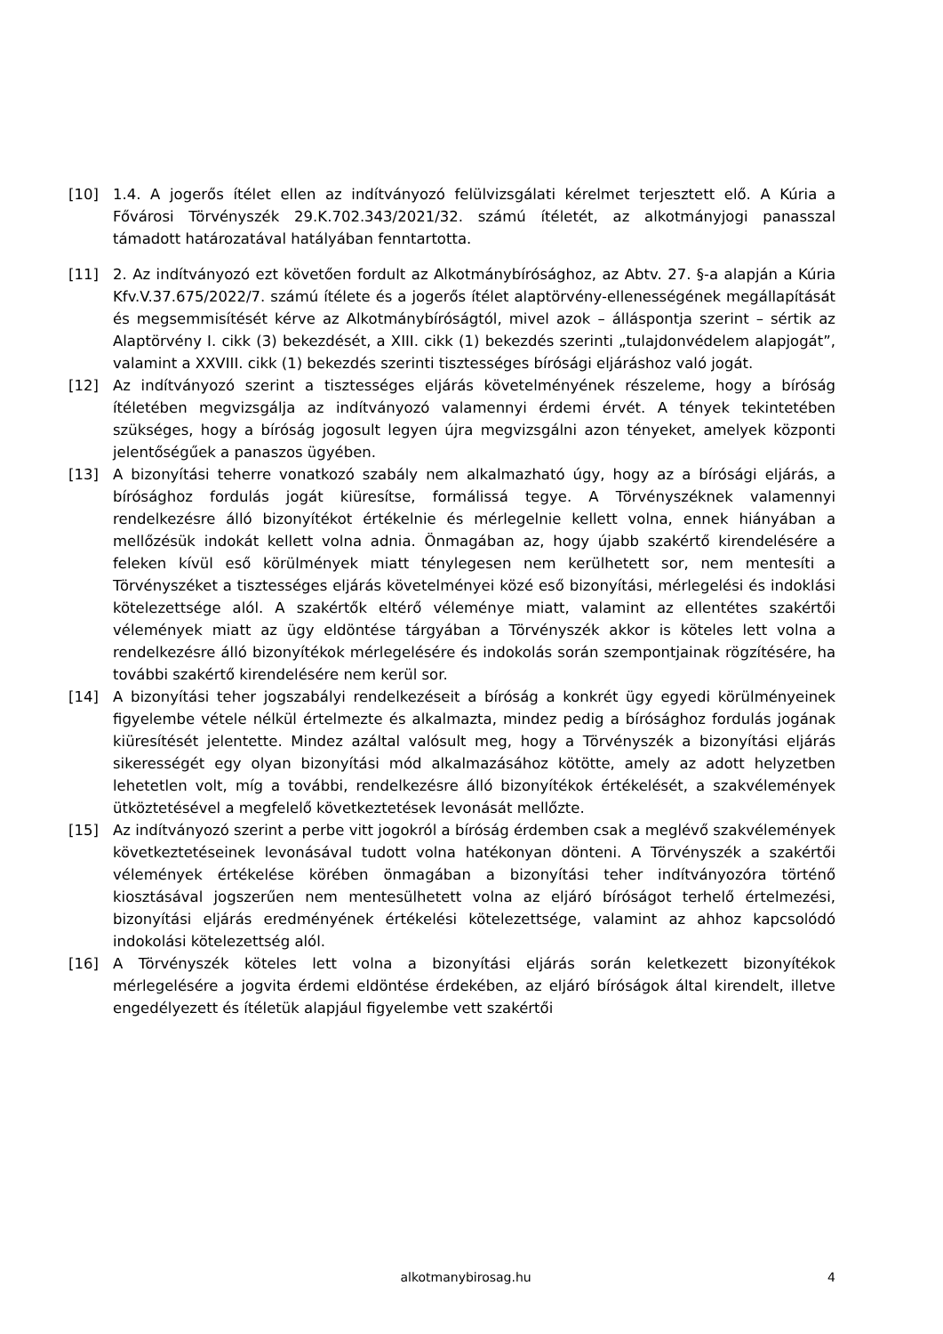[10] 1.4. A jogerős ítélet ellen az indítványozó felülvizsgálati kérelmet terjesztett elő. A Kúria a Fővárosi Törvényszék 29.K.702.343/2021/32. számú ítéletét, az alkotmányjogi panasszal támadott határozatával hatályában fenntartotta.
[11] 2. Az indítványozó ezt követően fordult az Alkotmánybírósághoz, az Abtv. 27. §-a alapján a Kúria Kfv.V.37.675/2022/7. számú ítélete és a jogerős ítélet alaptörvény-ellenességének megállapítását és megsemmisítését kérve az Alkotmánybíróságtól, mivel azok – álláspontja szerint – sértik az Alaptörvény I. cikk (3) bekezdését, a XIII. cikk (1) bekezdés szerinti „tulajdonvédelem alapjogát”, valamint a XXVIII. cikk (1) bekezdés szerinti tisztességes bírósági eljáráshoz való jogát.
[12] Az indítványozó szerint a tisztességes eljárás követelményének részeleme, hogy a bíróság ítéletében megvizsgálja az indítványozó valamennyi érdemi érvét. A tények tekintetében szükséges, hogy a bíróság jogosult legyen újra megvizsgálni azon tényeket, amelyek központi jelentőségűek a panaszos ügyében.
[13] A bizonyítási teherre vonatkozó szabály nem alkalmazható úgy, hogy az a bírósági eljárás, a bírósághoz fordulás jogát kiüresítse, formálissá tegye. A Törvényszéknek valamennyi rendelkezésre álló bizonyítékot értékelnie és mérlegelnie kellett volna, ennek hiányában a mellőzésük indokát kellett volna adnia. Önmagában az, hogy újabb szakértő kirendelésére a feleken kívül eső körülmények miatt ténylegesen nem kerülhetett sor, nem mentesíti a Törvényszéket a tisztességes eljárás követelményei közé eső bizonyítási, mérlegelési és indoklási kötelezettsége alól. A szakértők eltérő véleménye miatt, valamint az ellentétes szakértői vélemények miatt az ügy eldöntése tárgyában a Törvényszék akkor is köteles lett volna a rendelkezésre álló bizonyítékok mérlegelésére és indokolás során szempontjainak rögzítésére, ha további szakértő kirendelésére nem kerül sor.
[14] A bizonyítási teher jogszabályi rendelkezéseit a bíróság a konkrét ügy egyedi körülményeinek figyelembe vétele nélkül értelmezte és alkalmazta, mindez pedig a bírósághoz fordulás jogának kiüresítését jelentette. Mindez azáltal valósult meg, hogy a Törvényszék a bizonyítási eljárás sikerességét egy olyan bizonyítási mód alkalmazásához kötötte, amely az adott helyzetben lehetetlen volt, míg a további, rendelkezésre álló bizonyítékok értékelését, a szakvélemények ütköztetésével a megfelelő következtetések levonását mellőzte.
[15] Az indítványozó szerint a perbe vitt jogokról a bíróság érdemben csak a meglévő szakvélemények következtetéseinek levonásával tudott volna hatékonyan dönteni. A Törvényszék a szakértői vélemények értékelése körében önmagában a bizonyítási teher indítványozóra történő kiosztásával jogszerűen nem mentesülhetett volna az eljáró bíróságot terhelő értelmezési, bizonyítási eljárás eredményének értékelési kötelezettsége, valamint az ahhoz kapcsolódó indokolási kötelezettség alól.
[16] A Törvényszék köteles lett volna a bizonyítási eljárás során keletkezett bizonyítékok mérlegelésére a jogvita érdemi eldöntése érdekében, az eljáró bíróságok által kirendelt, illetve engedélyezett és ítéletük alapjául figyelembe vett szakértői
alkotmanybirosag.hu 4